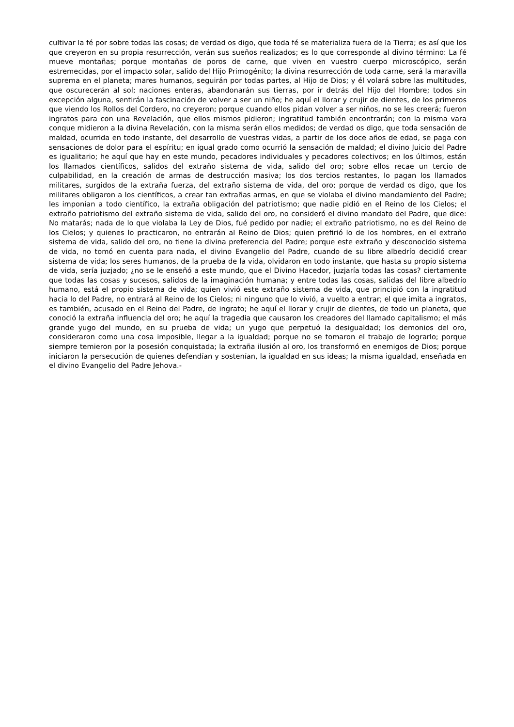cultivar la fé por sobre todas las cosas; de verdad os digo, que toda fé se materializa fuera de la Tierra; es así que los que creyeron en su propia resurrección, verán sus sueños realizados; es lo que corresponde al divino término: La fé mueve montañas; porque montañas de poros de carne, que viven en vuestro cuerpo microscópico, serán estremecidas, por el impacto solar, salido del Hijo Primogénito; la divina resurrección de toda carne, será la maravilla suprema en el planeta; mares humanos, seguirán por todas partes, al Hijo de Dios; y él volará sobre las multitudes, que oscurecerán al sol; naciones enteras, abandonarán sus tierras, por ir detrás del Hijo del Hombre; todos sin excepción alguna, sentirán la fascinación de volver a ser un niño; he aquí el llorar y crujir de dientes, de los primeros que viendo los Rollos del Cordero, no creyeron; porque cuando ellos pidan volver a ser niños, no se les creerá; fueron ingratos para con una Revelación, que ellos mismos pidieron; ingratitud también encontrarán; con la misma vara conque midieron a la divina Revelación, con la misma serán ellos medidos; de verdad os digo, que toda sensación de maldad, ocurrida en todo instante, del desarrollo de vuestras vidas, a partir de los doce años de edad, se paga con sensaciones de dolor para el espíritu; en igual grado como ocurrió la sensación de maldad; el divino Juicio del Padre es igualitario; he aquí que hay en este mundo, pecadores individuales y pecadores colectivos; en los últimos, están los llamados científicos, salidos del extraño sistema de vida, salido del oro; sobre ellos recae un tercio de culpabilidad, en la creación de armas de destrucción masiva; los dos tercios restantes, lo pagan los llamados militares, surgidos de la extraña fuerza, del extraño sistema de vida, del oro; porque de verdad os digo, que los militares obligaron a los científicos, a crear tan extrañas armas, en que se violaba el divino mandamiento del Padre; les imponían a todo científico, la extraña obligación del patriotismo; que nadie pidió en el Reino de los Cielos; el extraño patriotismo del extraño sistema de vida, salido del oro, no consideró el divino mandato del Padre, que dice: No matarás; nada de lo que violaba la Ley de Dios, fué pedido por nadie; el extraño patriotismo, no es del Reino de los Cielos; y quienes lo practicaron, no entrarán al Reino de Dios; quien prefirió lo de los hombres, en el extraño sistema de vida, salido del oro, no tiene la divina preferencia del Padre; porque este extraño y desconocido sistema de vida, no tomó en cuenta para nada, el divino Evangelio del Padre, cuando de su libre albedrío decidió crear sistema de vida; los seres humanos, de la prueba de la vida, olvidaron en todo instante, que hasta su propio sistema de vida, sería juzjado; ¿no se le enseñó a este mundo, que el Divino Hacedor, juzjaría todas las cosas? ciertamente que todas las cosas y sucesos, salidos de la imaginación humana; y entre todas las cosas, salidas del libre albedrío humano, está el propio sistema de vida; quien vivió este extraño sistema de vida, que principió con la ingratitud hacia lo del Padre, no entrará al Reino de los Cielos; ni ninguno que lo vivió, a vuelto a entrar; el que imita a ingratos, es también, acusado en el Reino del Padre, de ingrato; he aquí el llorar y crujir de dientes, de todo un planeta, que conoció la extraña influencia del oro; he aquí la tragedia que causaron los creadores del llamado capitalismo; el más grande yugo del mundo, en su prueba de vida; un yugo que perpetuó la desigualdad; los demonios del oro, consideraron como una cosa imposible, llegar a la igualdad; porque no se tomaron el trabajo de lograrlo; porque siempre temieron por la posesión conquistada; la extraña ilusión al oro, los transformó en enemigos de Dios; porque iniciaron la persecución de quienes defendían y sostenían, la igualdad en sus ideas; la misma igualdad, enseñada en el divino Evangelio del Padre Jehova.-